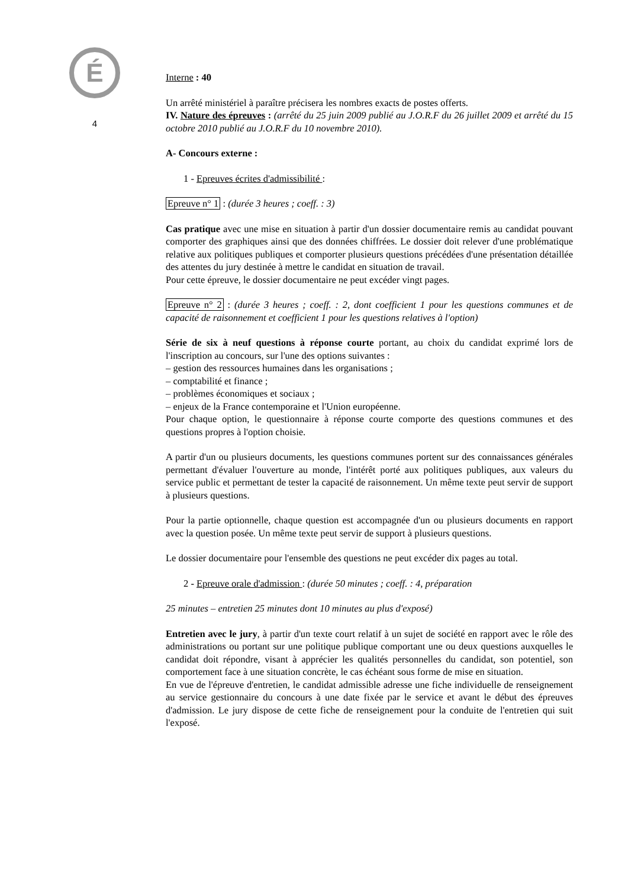É
4
Interne : 40
Un arrêté ministériel à paraître précisera les nombres exacts de postes offerts.
IV. Nature des épreuves : (arrêté du 25 juin 2009 publié au J.O.R.F du 26 juillet 2009 et arrêté du 15 octobre 2010 publié au J.O.R.F du 10 novembre 2010).
A- Concours externe :
1 - Epreuves écrites d'admissibilité :
Epreuve n° 1 : (durée 3 heures ; coeff. : 3)
Cas pratique avec une mise en situation à partir d'un dossier documentaire remis au candidat pouvant comporter des graphiques ainsi que des données chiffrées. Le dossier doit relever d'une problématique relative aux politiques publiques et comporter plusieurs questions précédées d'une présentation détaillée des attentes du jury destinée à mettre le candidat en situation de travail.
Pour cette épreuve, le dossier documentaire ne peut excéder vingt pages.
Epreuve n° 2 : (durée 3 heures ; coeff. : 2, dont coefficient 1 pour les questions communes et de capacité de raisonnement et coefficient 1 pour les questions relatives à l'option)
Série de six à neuf questions à réponse courte portant, au choix du candidat exprimé lors de l'inscription au concours, sur l'une des options suivantes :
– gestion des ressources humaines dans les organisations ;
– comptabilité et finance ;
– problèmes économiques et sociaux ;
– enjeux de la France contemporaine et l'Union européenne.
Pour chaque option, le questionnaire à réponse courte comporte des questions communes et des questions propres à l'option choisie.
A partir d'un ou plusieurs documents, les questions communes portent sur des connaissances générales permettant d'évaluer l'ouverture au monde, l'intérêt porté aux politiques publiques, aux valeurs du service public et permettant de tester la capacité de raisonnement. Un même texte peut servir de support à plusieurs questions.
Pour la partie optionnelle, chaque question est accompagnée d'un ou plusieurs documents en rapport avec la question posée. Un même texte peut servir de support à plusieurs questions.
Le dossier documentaire pour l'ensemble des questions ne peut excéder dix pages au total.
2 - Epreuve orale d'admission : (durée 50 minutes ; coeff. : 4, préparation
25 minutes – entretien 25 minutes dont 10 minutes au plus d'exposé)
Entretien avec le jury, à partir d'un texte court relatif à un sujet de société en rapport avec le rôle des administrations ou portant sur une politique publique comportant une ou deux questions auxquelles le candidat doit répondre, visant à apprécier les qualités personnelles du candidat, son potentiel, son comportement face à une situation concrète, le cas échéant sous forme de mise en situation.
En vue de l'épreuve d'entretien, le candidat admissible adresse une fiche individuelle de renseignement au service gestionnaire du concours à une date fixée par le service et avant le début des épreuves d'admission. Le jury dispose de cette fiche de renseignement pour la conduite de l'entretien qui suit l'exposé.